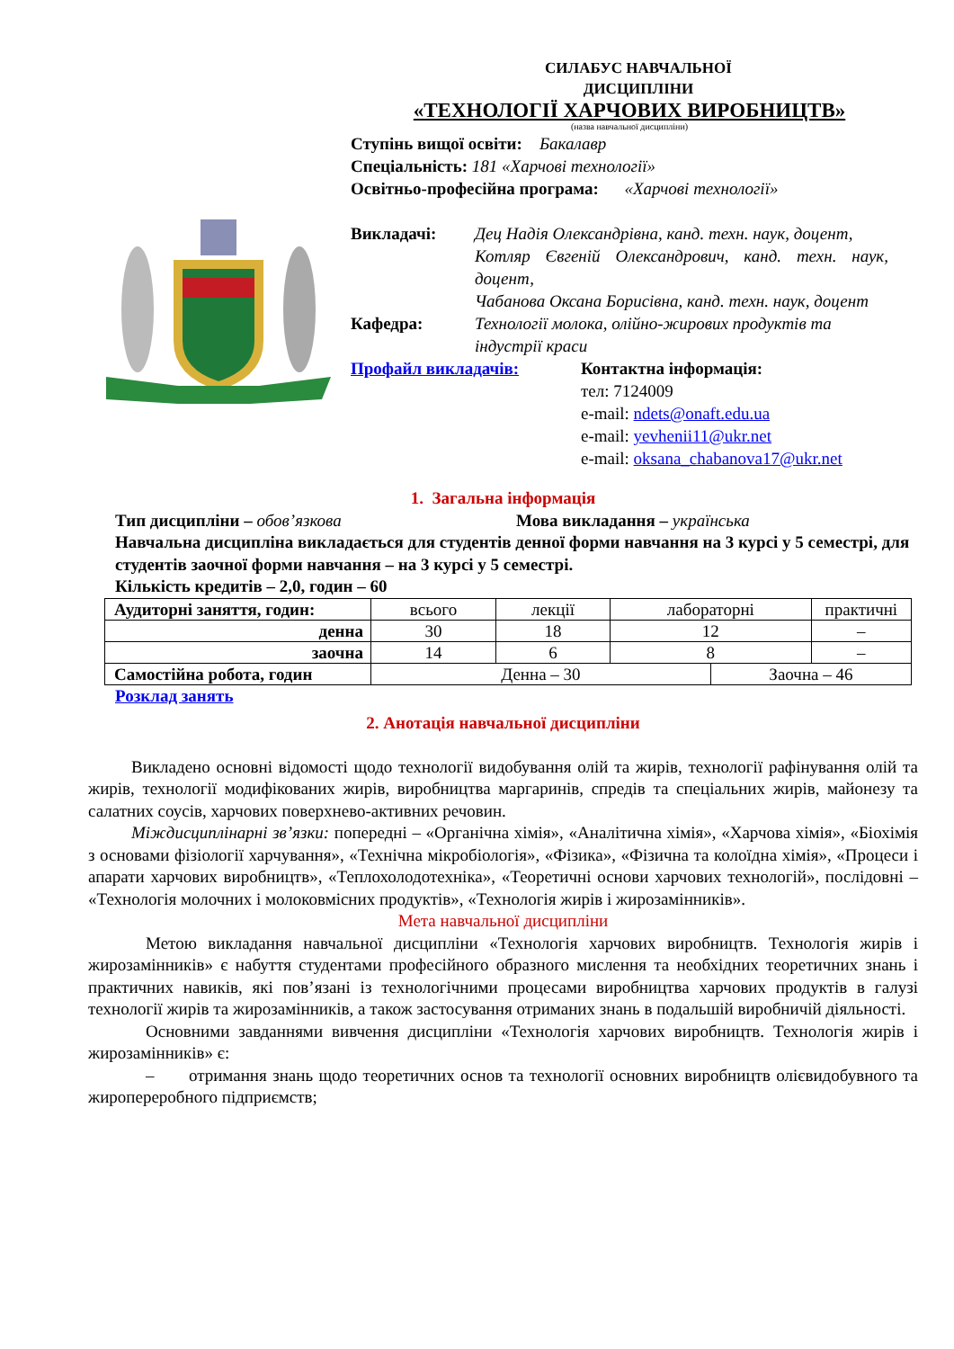СИЛАБУС НАВЧАЛЬНОЇ
ДИСЦИПЛІНИ
«ТЕХНОЛОГІЇ ХАРЧОВИХ ВИРОБНИЦТВ»
(назва навчальної дисципліни)
Ступінь вищої освіти: Бакалавр
Спеціальність: 181 «Харчові технології»
Освітньо-професійна програма: «Харчові технології»
Викладачі: Дец Надія Олександрівна, канд. техн. наук, доцент,
Котляр Євгеній Олександрович, канд. техн. наук, доцент,
Чабанова Оксана Борисівна, канд. техн. наук, доцент
Кафедра: Технології молока, олійно-жирових продуктів та індустрії краси
Профайл викладачів: Контактна інформація:
тел: 7124009
e-mail: ndets@onaft.edu.ua
e-mail: yevhenii11@ukr.net
e-mail: oksana_chabanova17@ukr.net
1. Загальна інформація
Тип дисципліни – обов’язкова Мова викладання – українська
Навчальна дисципліна викладається для студентів денної форми навчання на 3 курсі у 5 семестрі, для студентів заочної форми навчання – на 3 курсі у 5 семестрі.
Кількість кредитів – 2,0, годин – 60
| Аудиторні заняття, годин: | всього | лекції | лабораторні | | практичні |
| денна | 30 | 18 | 12 | | – |
| заочна | 14 | 6 | 8 | | – |
| Самостійна робота, годин | Денна – 30 | | | Заочна – 46 | |
Розклад занять
2. Анотація навчальної дисципліни
Викладено основні відомості щодо технології видобування олій та жирів, технології рафінування олій та жирів, технології модифікованих жирів, виробництва маргаринів, спредів та спеціальних жирів, майонезу та салатних соусів, харчових поверхнево-активних речовин.
Міждисциплінарні зв’язки: попередні – «Органічна хімія», «Аналітична хімія», «Харчова хімія», «Біохімія з основами фізіології харчування», «Технічна мікробіологія», «Фізика», «Фізична та колоїдна хімія», «Процеси і апарати харчових виробництв», «Теплохолодотехніка», «Теоретичні основи харчових технологій», послідовні – «Технологія молочних і молоковмісних продуктів», «Технологія жирів і жирозамінників».
Мета навчальної дисципліни
Метою викладання навчальної дисципліни «Технологія харчових виробництв. Технологія жирів і жирозамінників» є набуття студентами професійного образного мислення та необхідних теоретичних знань і практичних навиків, які пов’язані із технологічними процесами виробництва харчових продуктів в галузі технології жирів та жирозамінників, а також застосування отриманих знань в подальшій виробничій діяльності.
Основними завданнями вивчення дисципліни «Технологія харчових виробництв. Технологія жирів і жирозамінників» є:
– отримання знань щодо теоретичних основ та технології основних виробництв олієвидобувного та жиропереробного підприємств;